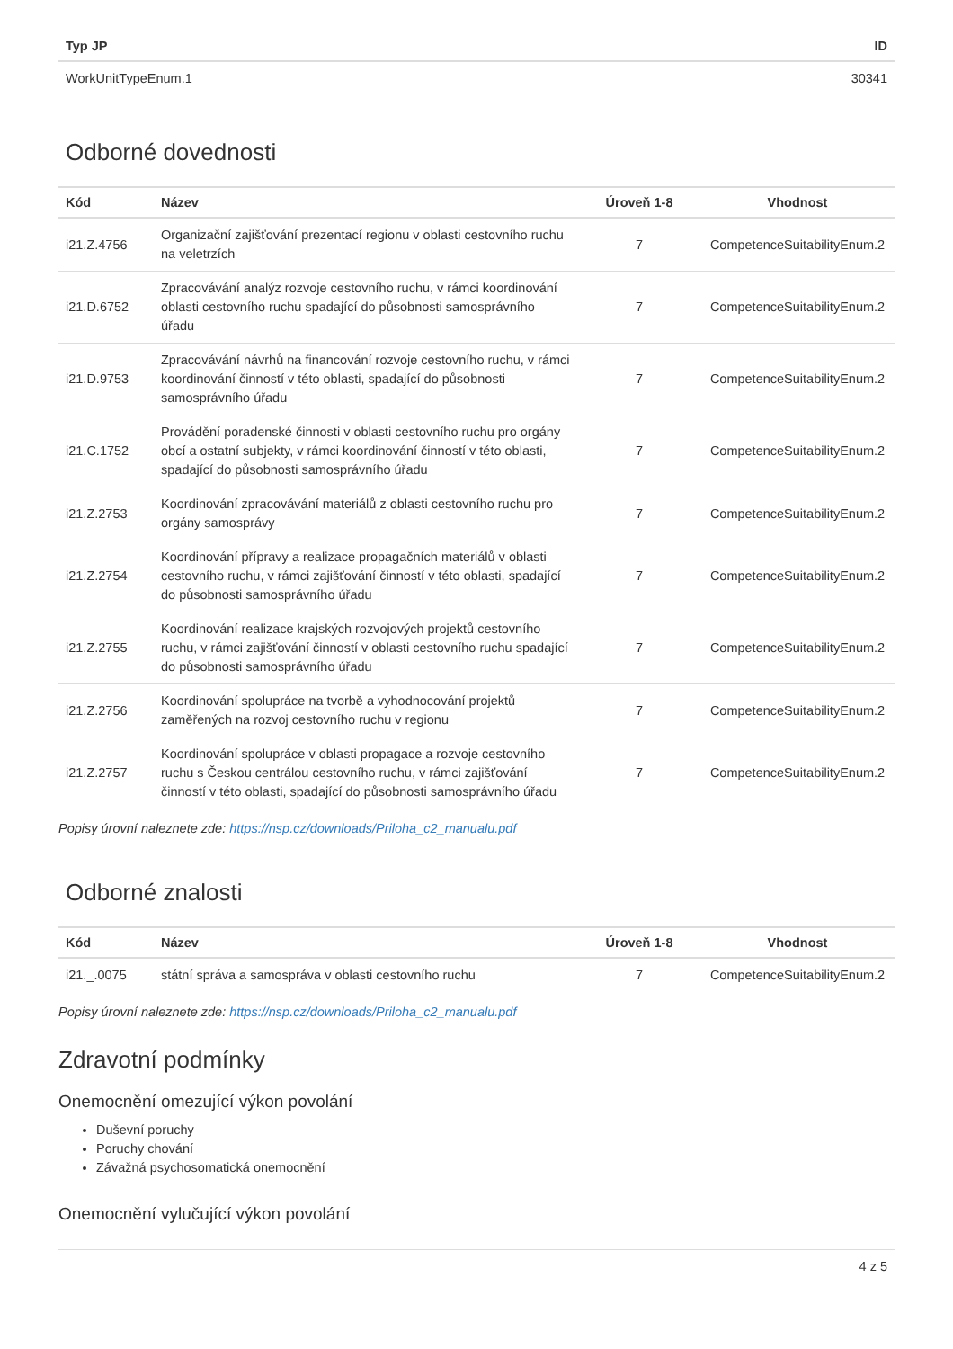| Typ JP | ID |
| --- | --- |
| WorkUnitTypeEnum.1 | 30341 |
Odborné dovednosti
| Kód | Název | Úroveň 1-8 | Vhodnost |
| --- | --- | --- | --- |
| i21.Z.4756 | Organizační zajišťování prezentací regionu v oblasti cestovního ruchu na veletrzích | 7 | CompetenceSuitabilityEnum.2 |
| i21.D.6752 | Zpracovávání analýz rozvoje cestovního ruchu, v rámci koordinování oblasti cestovního ruchu spadající do působnosti samosprávního úřadu | 7 | CompetenceSuitabilityEnum.2 |
| i21.D.9753 | Zpracovávání návrhů na financování rozvoje cestovního ruchu, v rámci koordinování činností v této oblasti, spadající do působnosti samosprávního úřadu | 7 | CompetenceSuitabilityEnum.2 |
| i21.C.1752 | Provádění poradenské činnosti v oblasti cestovního ruchu pro orgány obcí a ostatní subjekty, v rámci koordinování činností v této oblasti, spadající do působnosti samosprávního úřadu | 7 | CompetenceSuitabilityEnum.2 |
| i21.Z.2753 | Koordinování zpracovávání materiálů z oblasti cestovního ruchu pro orgány samosprávy | 7 | CompetenceSuitabilityEnum.2 |
| i21.Z.2754 | Koordinování přípravy a realizace propagačních materiálů v oblasti cestovního ruchu, v rámci zajišťování činností v této oblasti, spadající do působnosti samosprávního úřadu | 7 | CompetenceSuitabilityEnum.2 |
| i21.Z.2755 | Koordinování realizace krajských rozvojových projektů cestovního ruchu, v rámci zajišťování činností v oblasti cestovního ruchu spadající do působnosti samosprávního úřadu | 7 | CompetenceSuitabilityEnum.2 |
| i21.Z.2756 | Koordinování spolupráce na tvorbě a vyhodnocování projektů zaměřených na rozvoj cestovního ruchu v regionu | 7 | CompetenceSuitabilityEnum.2 |
| i21.Z.2757 | Koordinování spolupráce v oblasti propagace a rozvoje cestovního ruchu s Českou centrálou cestovního ruchu, v rámci zajišťování činností v této oblasti, spadající do působnosti samosprávního úřadu | 7 | CompetenceSuitabilityEnum.2 |
Popisy úrovní naleznete zde: https://nsp.cz/downloads/Priloha_c2_manualu.pdf
Odborné znalosti
| Kód | Název | Úroveň 1-8 | Vhodnost |
| --- | --- | --- | --- |
| i21._.0075 | státní správa a samospráva v oblasti cestovního ruchu | 7 | CompetenceSuitabilityEnum.2 |
Popisy úrovní naleznete zde: https://nsp.cz/downloads/Priloha_c2_manualu.pdf
Zdravotní podmínky
Onemocnění omezující výkon povolání
Duševní poruchy
Poruchy chování
Závažná psychosomatická onemocnění
Onemocnění vylučující výkon povolání
4 z 5